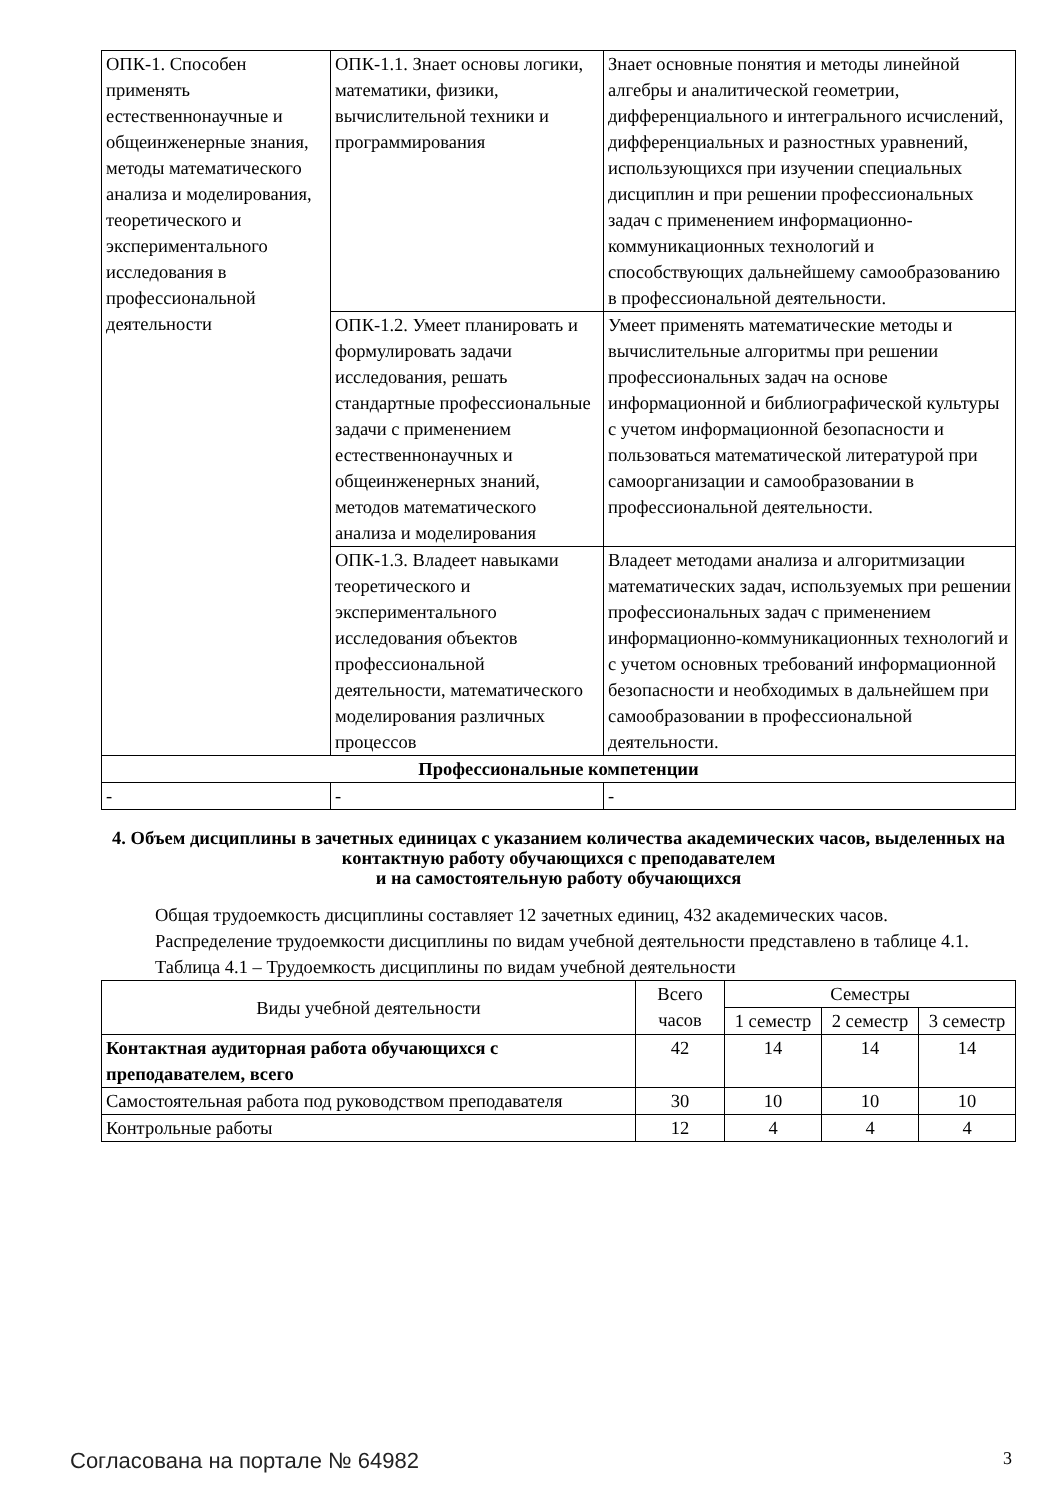| ОПК-1. Способен применять естественнонаучные и общеинженерные знания, методы математического анализа и моделирования, теоретического и экспериментального исследования в профессиональной деятельности | ОПК-1.1. Знает основы логики, математики, физики, вычислительной техники и программирования | Знает основные понятия и методы линейной алгебры и аналитической геометрии, дифференциального и интегрального исчислений, дифференциальных и разностных уравнений, использующихся при изучении специальных дисциплин и при решении профессиональных задач с применением информационно-коммуникационных технологий и способствующих дальнейшему самообразованию в профессиональной деятельности. |
| | ОПК-1.2. Умеет планировать и формулировать задачи исследования, решать стандартные профессиональные задачи с применением естественнонаучных и общеинженерных знаний, методов математического анализа и моделирования | Умеет применять математические методы и вычислительные алгоритмы при решении профессиональных задач на основе информационной и библиографической культуры с учетом информационной безопасности и пользоваться математической литературой при самоорганизации и самообразовании в профессиональной деятельности. |
| | ОПК-1.3. Владеет навыками теоретического и экспериментального исследования объектов профессиональной деятельности, математического моделирования различных процессов | Владеет методами анализа и алгоритмизации математических задач, используемых при решении профессиональных задач с применением информационно-коммуникационных технологий и с учетом основных требований информационной безопасности и необходимых в дальнейшем при самообразовании в профессиональной деятельности. |
| Профессиональные компетенции | | |
| - | - | - |
4. Объем дисциплины в зачетных единицах с указанием количества академических часов, выделенных на контактную работу обучающихся с преподавателем
и на самостоятельную работу обучающихся
Общая трудоемкость дисциплины составляет 12 зачетных единиц, 432 академических часов.
Распределение трудоемкости дисциплины по видам учебной деятельности представлено в таблице 4.1.
Таблица 4.1 – Трудоемкость дисциплины по видам учебной деятельности
| Виды учебной деятельности | Всего часов | Семестры | | |
| --- | --- | --- | --- | --- |
| | | 1 семестр | 2 семестр | 3 семестр |
| Контактная аудиторная работа обучающихся с преподавателем, всего | 42 | 14 | 14 | 14 |
| Самостоятельная работа под руководством преподавателя | 30 | 10 | 10 | 10 |
| Контрольные работы | 12 | 4 | 4 | 4 |
Согласована на портале № 64982 3